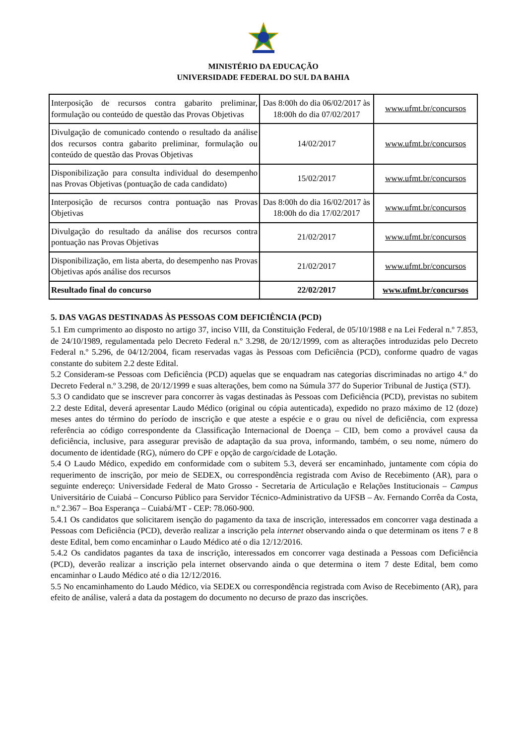MINISTÉRIO DA EDUCAÇÃO
UNIVERSIDADE FEDERAL DO SUL DA BAHIA
| Interposição de recursos contra gabarito preliminar, formulação ou conteúdo de questão das Provas Objetivas | Das 8:00h do dia 06/02/2017 às 18:00h do dia 07/02/2017 | www.ufmt.br/concursos |
| Divulgação de comunicado contendo o resultado da análise dos recursos contra gabarito preliminar, formulação ou conteúdo de questão das Provas Objetivas | 14/02/2017 | www.ufmt.br/concursos |
| Disponibilização para consulta individual do desempenho nas Provas Objetivas (pontuação de cada candidato) | 15/02/2017 | www.ufmt.br/concursos |
| Interposição de recursos contra pontuação nas Provas Objetivas | Das 8:00h do dia 16/02/2017 às 18:00h do dia 17/02/2017 | www.ufmt.br/concursos |
| Divulgação do resultado da análise dos recursos contra pontuação nas Provas Objetivas | 21/02/2017 | www.ufmt.br/concursos |
| Disponibilização, em lista aberta, do desempenho nas Provas Objetivas após análise dos recursos | 21/02/2017 | www.ufmt.br/concursos |
| Resultado final do concurso | 22/02/2017 | www.ufmt.br/concursos |
5. DAS VAGAS DESTINADAS ÀS PESSOAS COM DEFICIÊNCIA (PCD)
5.1 Em cumprimento ao disposto no artigo 37, inciso VIII, da Constituição Federal, de 05/10/1988 e na Lei Federal n.º 7.853, de 24/10/1989, regulamentada pelo Decreto Federal n.º 3.298, de 20/12/1999, com as alterações introduzidas pelo Decreto Federal n.º 5.296, de 04/12/2004, ficam reservadas vagas às Pessoas com Deficiência (PCD), conforme quadro de vagas constante do subitem 2.2 deste Edital.
5.2 Consideram-se Pessoas com Deficiência (PCD) aquelas que se enquadram nas categorias discriminadas no artigo 4.º do Decreto Federal n.º 3.298, de 20/12/1999 e suas alterações, bem como na Súmula 377 do Superior Tribunal de Justiça (STJ).
5.3 O candidato que se inscrever para concorrer às vagas destinadas às Pessoas com Deficiência (PCD), previstas no subitem 2.2 deste Edital, deverá apresentar Laudo Médico (original ou cópia autenticada), expedido no prazo máximo de 12 (doze) meses antes do término do período de inscrição e que ateste a espécie e o grau ou nível de deficiência, com expressa referência ao código correspondente da Classificação Internacional de Doença – CID, bem como a provável causa da deficiência, inclusive, para assegurar previsão de adaptação da sua prova, informando, também, o seu nome, número do documento de identidade (RG), número do CPF e opção de cargo/cidade de Lotação.
5.4 O Laudo Médico, expedido em conformidade com o subitem 5.3, deverá ser encaminhado, juntamente com cópia do requerimento de inscrição, por meio de SEDEX, ou correspondência registrada com Aviso de Recebimento (AR), para o seguinte endereço: Universidade Federal de Mato Grosso - Secretaria de Articulação e Relações Institucionais – Campus Universitário de Cuiabá – Concurso Público para Servidor Técnico-Administrativo da UFSB – Av. Fernando Corrêa da Costa, n.º 2.367 – Boa Esperança – Cuiabá/MT - CEP: 78.060-900.
5.4.1 Os candidatos que solicitarem isenção do pagamento da taxa de inscrição, interessados em concorrer vaga destinada a Pessoas com Deficiência (PCD), deverão realizar a inscrição pela internet observando ainda o que determinam os itens 7 e 8 deste Edital, bem como encaminhar o Laudo Médico até o dia 12/12/2016.
5.4.2 Os candidatos pagantes da taxa de inscrição, interessados em concorrer vaga destinada a Pessoas com Deficiência (PCD), deverão realizar a inscrição pela internet observando ainda o que determina o item 7 deste Edital, bem como encaminhar o Laudo Médico até o dia 12/12/2016.
5.5 No encaminhamento do Laudo Médico, via SEDEX ou correspondência registrada com Aviso de Recebimento (AR), para efeito de análise, valerá a data da postagem do documento no decurso de prazo das inscrições.